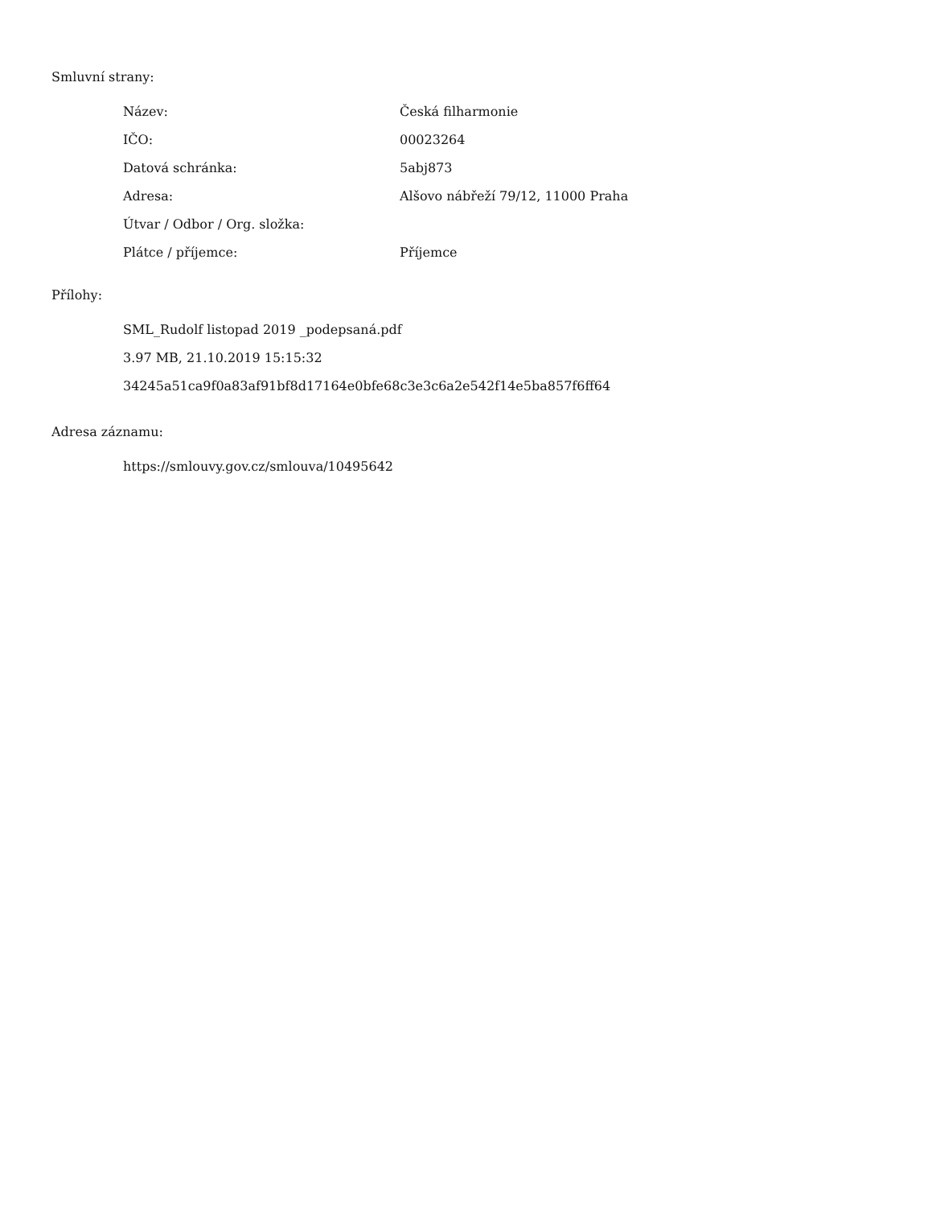Smluvní strany:
| Název: | Česká filharmonie |
| IČO: | 00023264 |
| Datová schránka: | 5abj873 |
| Adresa: | Alšovo nábřeží 79/12, 11000 Praha |
| Útvar / Odbor / Org. složka: | |
| Plátce / příjemce: | Příjemce |
Přílohy:
SML_Rudolf listopad 2019 _podepsaná.pdf
3.97 MB, 21.10.2019 15:15:32
34245a51ca9f0a83af91bf8d17164e0bfe68c3e3c6a2e542f14e5ba857f6ff64
Adresa záznamu:
https://smlouvy.gov.cz/smlouva/10495642